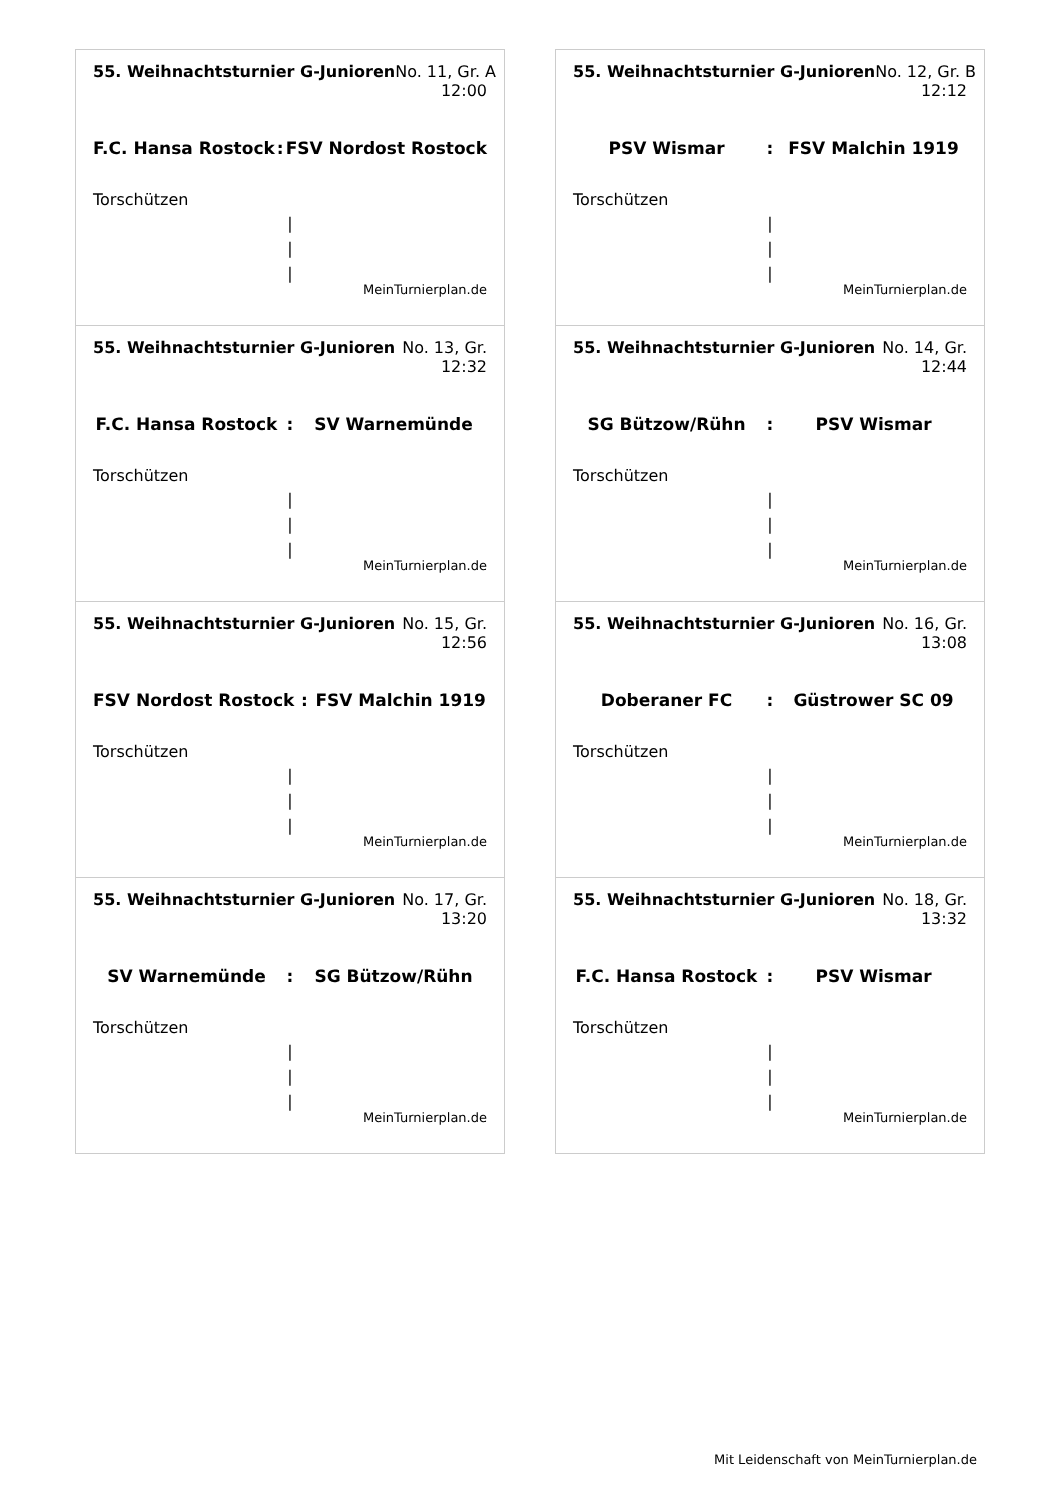55. Weihnachtsturnier G-Junioren No. 11, Gr. A
12:00
F.C. Hansa Rostock: FSV Nordost Rostock
Torschützen
|
|
|
MeinTurnierplan.de
55. Weihnachtsturnier G-Junioren No. 12, Gr. B
12:12
PSV Wismar: FSV Malchin 1919
Torschützen
|
|
|
MeinTurnierplan.de
55. Weihnachtsturnier G-Junioren No. 13, Gr.
12:32
F.C. Hansa Rostock: SV Warnemünde
Torschützen
|
|
|
MeinTurnierplan.de
55. Weihnachtsturnier G-Junioren No. 14, Gr.
12:44
SG Bützow/Rühn: PSV Wismar
Torschützen
|
|
|
MeinTurnierplan.de
55. Weihnachtsturnier G-Junioren No. 15, Gr.
12:56
FSV Nordost Rostock: FSV Malchin 1919
Torschützen
|
|
|
MeinTurnierplan.de
55. Weihnachtsturnier G-Junioren No. 16, Gr.
13:08
Doberaner FC: Güstrower SC 09
Torschützen
|
|
|
MeinTurnierplan.de
55. Weihnachtsturnier G-Junioren No. 17, Gr.
13:20
SV Warnemünde: SG Bützow/Rühn
Torschützen
|
|
|
MeinTurnierplan.de
55. Weihnachtsturnier G-Junioren No. 18, Gr.
13:32
F.C. Hansa Rostock: PSV Wismar
Torschützen
|
|
|
MeinTurnierplan.de
Mit Leidenschaft von MeinTurnierplan.de